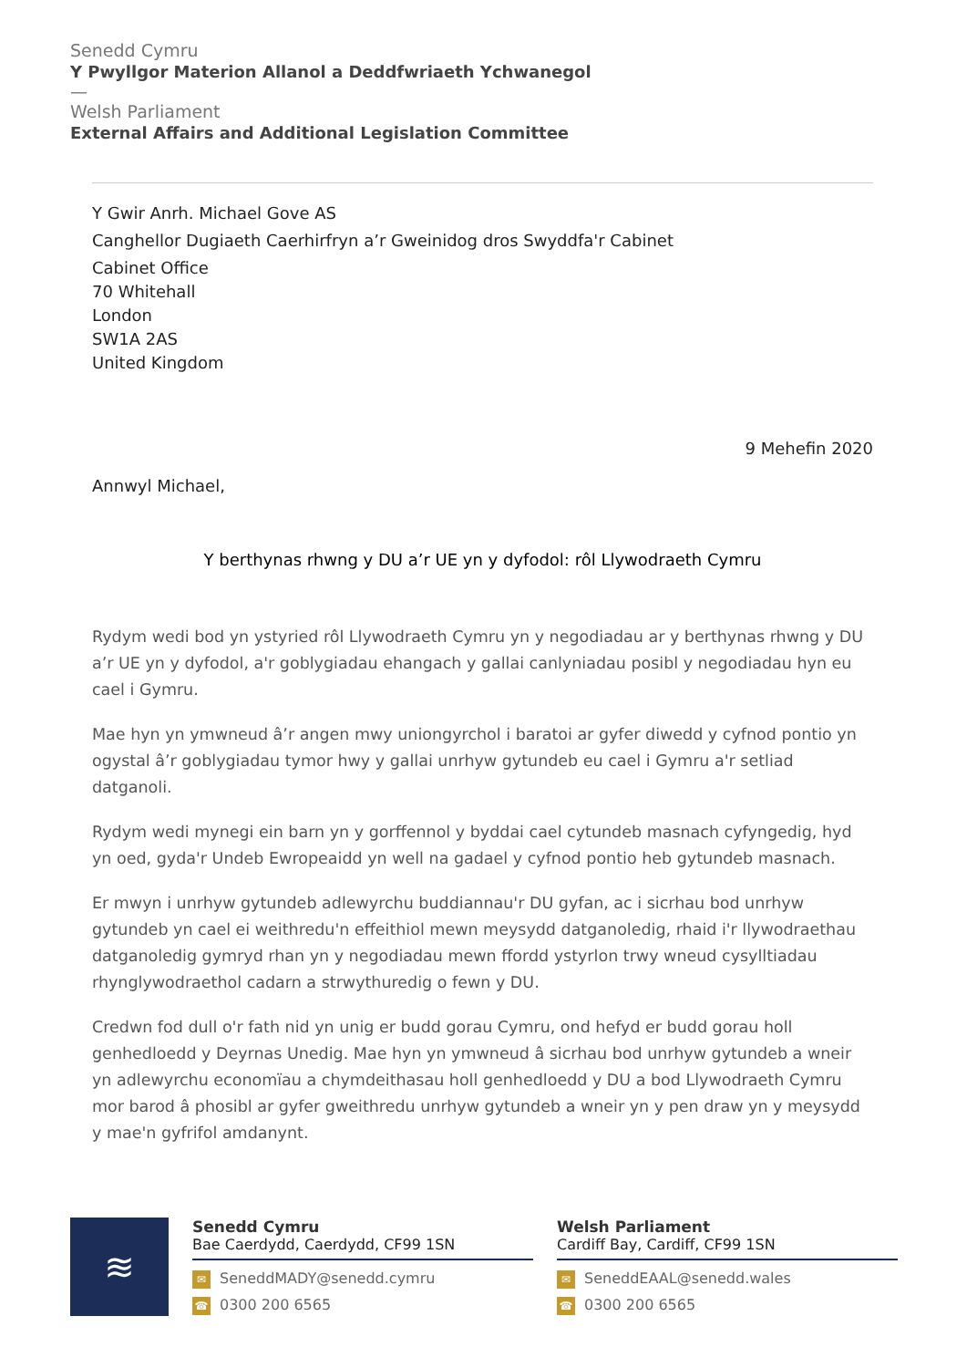Senedd Cymru
Y Pwyllgor Materion Allanol a Deddfwriaeth Ychwanegol
—
Welsh Parliament
External Affairs and Additional Legislation Committee
Y Gwir Anrh. Michael Gove AS
Canghellor Dugiaeth Caerhirfryn a’r Gweinidog dros Swyddfa'r Cabinet
Cabinet Office
70 Whitehall
London
SW1A 2AS
United Kingdom
9 Mehefin 2020
Annwyl Michael,
Y berthynas rhwng y DU a’r UE yn y dyfodol: rôl Llywodraeth Cymru
Rydym wedi bod yn ystyried rôl Llywodraeth Cymru yn y negodiadau ar y berthynas rhwng y DU a’r UE yn y dyfodol, a'r goblygiadau ehangach y gallai canlyniadau posibl y negodiadau hyn eu cael i Gymru.
Mae hyn yn ymwneud â’r angen mwy uniongyrchol i baratoi ar gyfer diwedd y cyfnod pontio yn ogystal â’r goblygiadau tymor hwy y gallai unrhyw gytundeb eu cael i Gymru a'r setliad datganoli.
Rydym wedi mynegi ein barn yn y gorffennol y byddai cael cytundeb masnach cyfyngedig, hyd yn oed, gyda'r Undeb Ewropeaidd yn well na gadael y cyfnod pontio heb gytundeb masnach.
Er mwyn i unrhyw gytundeb adlewyrchu buddiannau'r DU gyfan, ac i sicrhau bod unrhyw gytundeb yn cael ei weithredu'n effeithiol mewn meysydd datganoledig, rhaid i'r llywodraethau datganoledig gymryd rhan yn y negodiadau mewn ffordd ystyrlon trwy wneud cysylltiadau rhynglywodraethol cadarn a strwythuredig o fewn y DU.
Credwn fod dull o'r fath nid yn unig er budd gorau Cymru, ond hefyd er budd gorau holl genhedloedd y Deyrnas Unedig. Mae hyn yn ymwneud â sicrhau bod unrhyw gytundeb a wneir yn adlewyrchu economïau a chymdeithasau holl genhedloedd y DU a bod Llywodraeth Cymru mor barod â phosibl ar gyfer gweithredu unrhyw gytundeb a wneir yn y pen draw yn y meysydd y mae'n gyfrifol amdanynt.
≋
Senedd Cymru
Bae Caerdydd, Caerdydd, CF99 1SN
✉ SeneddMADY@senedd.cymru
☎ 0300 200 6565
Welsh Parliament
Cardiff Bay, Cardiff, CF99 1SN
✉ SeneddEAAL@senedd.wales
☎ 0300 200 6565